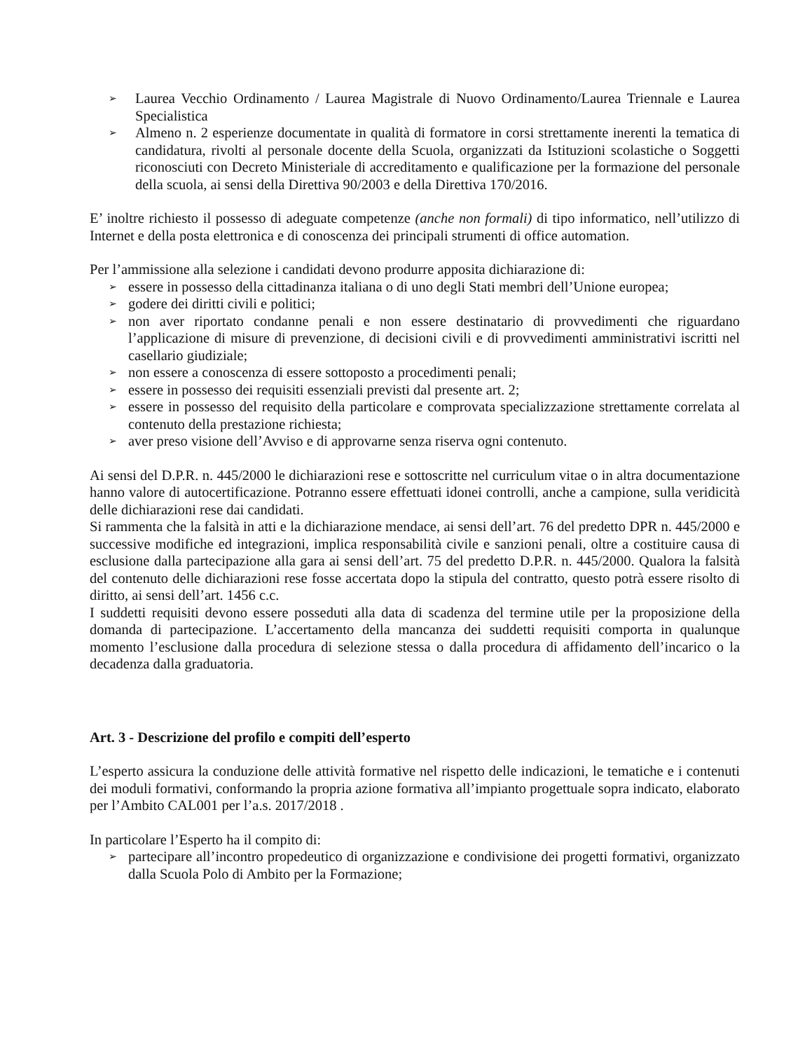➢ Laurea Vecchio Ordinamento / Laurea Magistrale di Nuovo Ordinamento/Laurea Triennale e Laurea Specialistica
➢ Almeno n. 2 esperienze documentate in qualità di formatore in corsi strettamente inerenti la tematica di candidatura, rivolti al personale docente della Scuola, organizzati da Istituzioni scolastiche o Soggetti riconosciuti con Decreto Ministeriale di accreditamento e qualificazione per la formazione del personale della scuola, ai sensi della Direttiva 90/2003 e della Direttiva 170/2016.
E’ inoltre richiesto il possesso di adeguate competenze (anche non formali) di tipo informatico, nell’utilizzo di Internet e della posta elettronica e di conoscenza dei principali strumenti di office automation.
Per l’ammissione alla selezione i candidati devono produrre apposita dichiarazione di:
➢ essere in possesso della cittadinanza italiana o di uno degli Stati membri dell’Unione europea;
➢ godere dei diritti civili e politici;
➢ non aver riportato condanne penali e non essere destinatario di provvedimenti che riguardano l’applicazione di misure di prevenzione, di decisioni civili e di provvedimenti amministrativi iscritti nel casellario giudiziale;
➢ non essere a conoscenza di essere sottoposto a procedimenti penali;
➢ essere in possesso dei requisiti essenziali previsti dal presente art. 2;
➢ essere in possesso del requisito della particolare e comprovata specializzazione strettamente correlata al contenuto della prestazione richiesta;
➢ aver preso visione dell’Avviso e di approvarne senza riserva ogni contenuto.
Ai sensi del D.P.R. n. 445/2000 le dichiarazioni rese e sottoscritte nel curriculum vitae o in altra documentazione hanno valore di autocertificazione. Potranno essere effettuati idonei controlli, anche a campione, sulla veridicità delle dichiarazioni rese dai candidati.
Si rammenta che la falsità in atti e la dichiarazione mendace, ai sensi dell’art. 76 del predetto DPR n. 445/2000 e successive modifiche ed integrazioni, implica responsabilità civile e sanzioni penali, oltre a costituire causa di esclusione dalla partecipazione alla gara ai sensi dell’art. 75 del predetto D.P.R. n. 445/2000. Qualora la falsità del contenuto delle dichiarazioni rese fosse accertata dopo la stipula del contratto, questo potrà essere risolto di diritto, ai sensi dell’art. 1456 c.c.
I suddetti requisiti devono essere posseduti alla data di scadenza del termine utile per la proposizione della domanda di partecipazione. L’accertamento della mancanza dei suddetti requisiti comporta in qualunque momento l’esclusione dalla procedura di selezione stessa o dalla procedura di affidamento dell’incarico o la decadenza dalla graduatoria.
Art. 3 - Descrizione del profilo e compiti dell’esperto
L’esperto assicura la conduzione delle attività formative nel rispetto delle indicazioni, le tematiche e i contenuti dei moduli formativi, conformando la propria azione formativa all’impianto progettuale sopra indicato, elaborato per l’Ambito CAL001 per l’a.s. 2017/2018 .
In particolare l’Esperto ha il compito di:
➢ partecipare all’incontro propedeutico di organizzazione e condivisione dei progetti formativi, organizzato dalla Scuola Polo di Ambito per la Formazione;